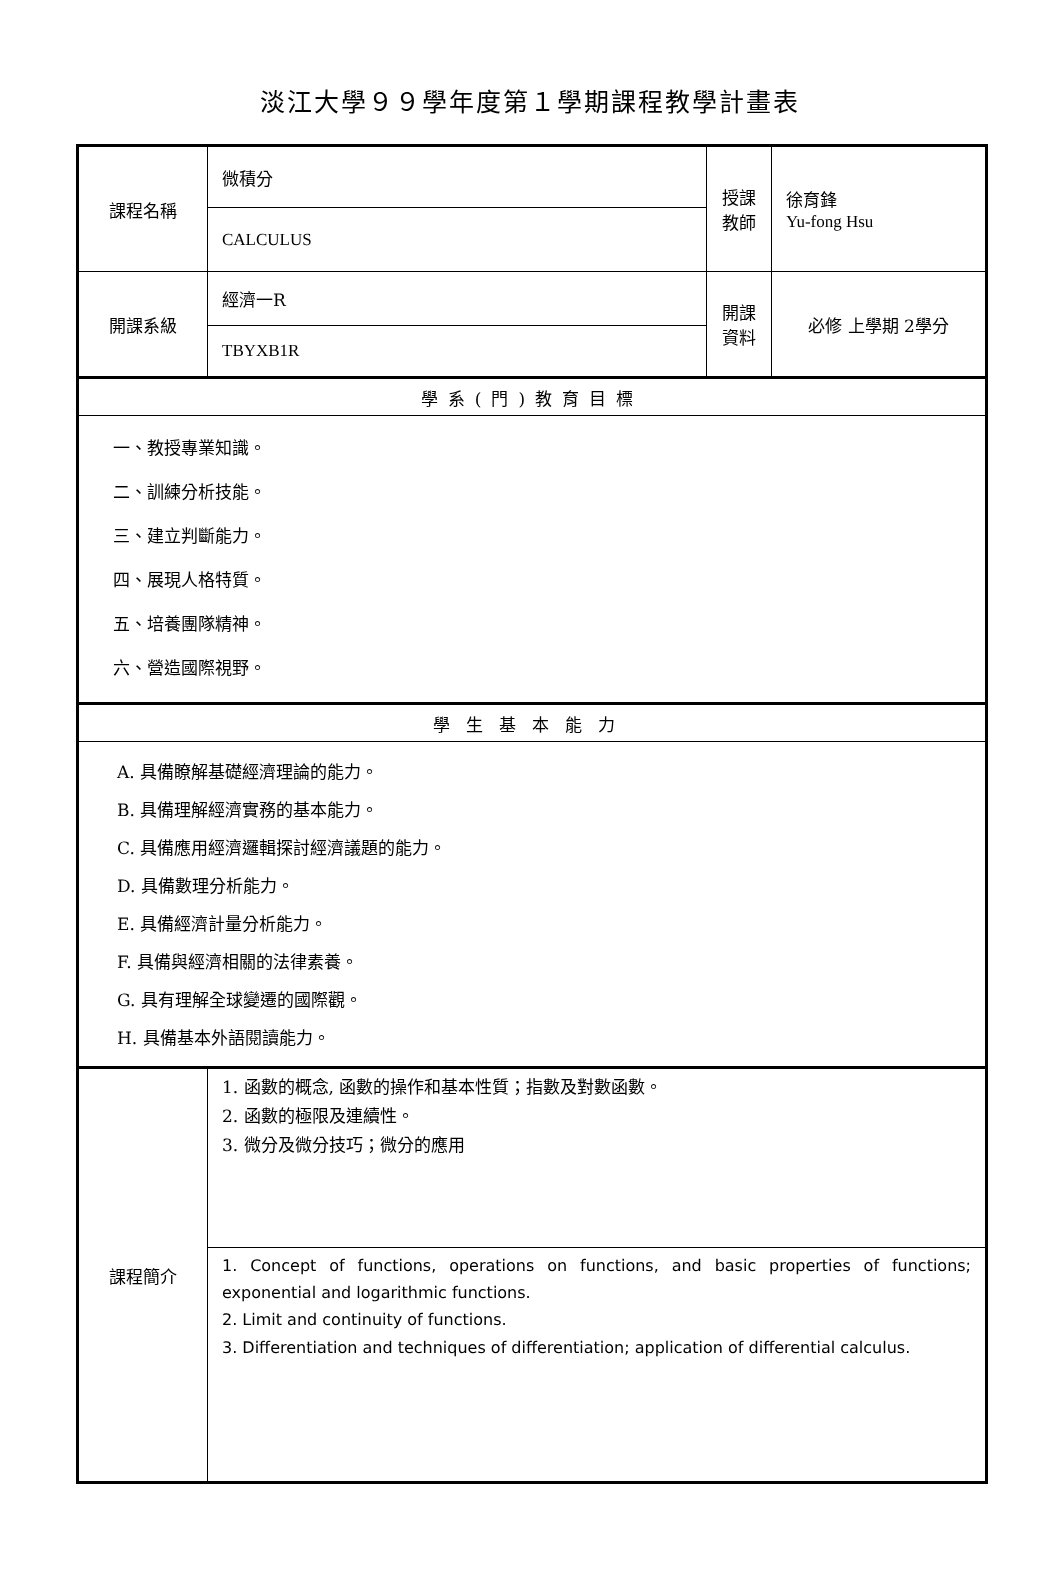淡江大學９９學年度第１學期課程教學計畫表
| 課程名稱 | 微積分 | 授課 教師 | 徐育鋒 Yu-fong Hsu |
| | CALCULUS | | |
| 開課系級 | 經濟一R | 開課 資料 | 必修 上學期 2學分 |
| | TBYXB1R | | |
| 學系(門)教育目標 | | | |
| 一、教授專業知識。 二、訓練分析技能。 三、建立判斷能力。 四、展現人格特質。 五、培養團隊精神。 六、營造國際視野。 | | | |
| 學生基本能力 | | | |
| A. 具備瞭解基礎經濟理論的能力。 B. 具備理解經濟實務的基本能力。 C. 具備應用經濟邏輯探討經濟議題的能力。 D. 具備數理分析能力。 E. 具備經濟計量分析能力。 F. 具備與經濟相關的法律素養。 G. 具有理解全球變遷的國際觀。 H. 具備基本外語閱讀能力。 | | | |
| 課程簡介 | 1. 函數的概念, 函數的操作和基本性質；指數及對數函數。 2. 函數的極限及連續性。 3. 微分及微分技巧；微分的應用 | | |
| | 1. Concept of functions, operations on functions, and basic properties of functions; exponential and logarithmic functions. 2. Limit and continuity of functions. 3. Differentiation and techniques of differentiation; application of differential calculus. | | |